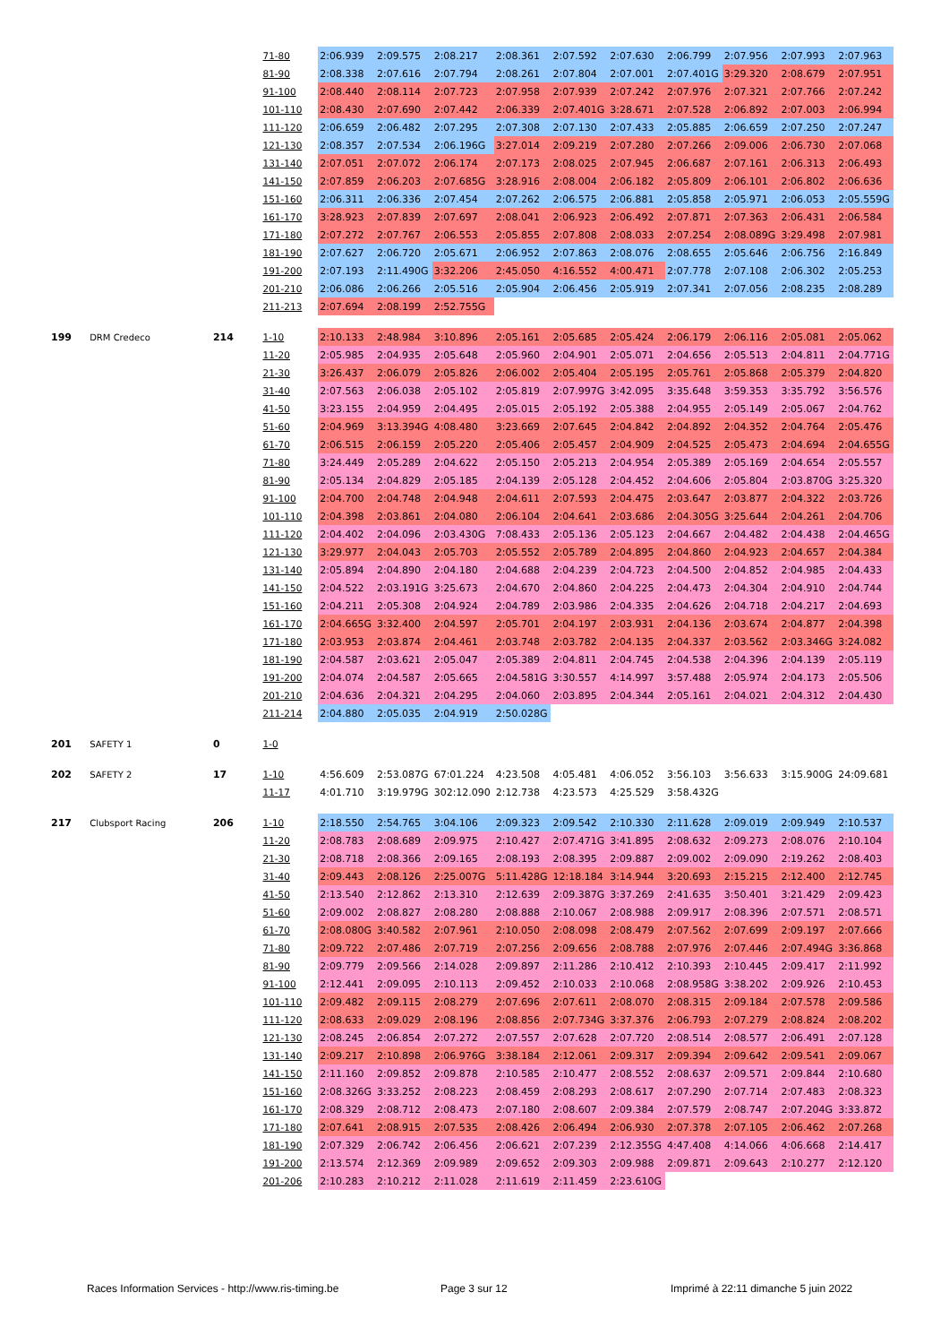| | | | 71-80 | 2:06.939 | 2:09.575 | 2:08.217 | 2:08.361 | 2:07.592 | 2:07.630 | 2:06.799 | 2:07.956 | 2:07.993 | 2:07.963 |
| | | | 81-90 | 2:08.338 | 2:07.616 | 2:07.794 | 2:08.261 | 2:07.804 | 2:07.001 | 2:07.401G | 3:29.320 | 2:08.679 | 2:07.951 |
| | | | 91-100 | 2:08.440 | 2:08.114 | 2:07.723 | 2:07.958 | 2:07.939 | 2:07.242 | 2:07.976 | 2:07.321 | 2:07.766 | 2:07.242 |
| | | | 101-110 | 2:08.430 | 2:07.690 | 2:07.442 | 2:06.339 | 2:07.401G | 3:28.671 | 2:07.528 | 2:06.892 | 2:07.003 | 2:06.994 |
| | | | 111-120 | 2:06.659 | 2:06.482 | 2:07.295 | 2:07.308 | 2:07.130 | 2:07.433 | 2:05.885 | 2:06.659 | 2:07.250 | 2:07.247 |
| | | | 121-130 | 2:08.357 | 2:07.534 | 2:06.196G | 3:27.014 | 2:09.219 | 2:07.280 | 2:07.266 | 2:09.006 | 2:06.730 | 2:07.068 |
| | | | 131-140 | 2:07.051 | 2:07.072 | 2:06.174 | 2:07.173 | 2:08.025 | 2:07.945 | 2:06.687 | 2:07.161 | 2:06.313 | 2:06.493 |
| | | | 141-150 | 2:07.859 | 2:06.203 | 2:07.685G | 3:28.916 | 2:08.004 | 2:06.182 | 2:05.809 | 2:06.101 | 2:06.802 | 2:06.636 |
| | | | 151-160 | 2:06.311 | 2:06.336 | 2:07.454 | 2:07.262 | 2:06.575 | 2:06.881 | 2:05.858 | 2:05.971 | 2:06.053 | 2:05.559G |
| | | | 161-170 | 3:28.923 | 2:07.839 | 2:07.697 | 2:08.041 | 2:06.923 | 2:06.492 | 2:07.871 | 2:07.363 | 2:06.431 | 2:06.584 |
| | | | 171-180 | 2:07.272 | 2:07.767 | 2:06.553 | 2:05.855 | 2:07.808 | 2:08.033 | 2:07.254 | 2:08.089G | 3:29.498 | 2:07.981 |
| | | | 181-190 | 2:07.627 | 2:06.720 | 2:05.671 | 2:06.952 | 2:07.863 | 2:08.076 | 2:08.655 | 2:05.646 | 2:06.756 | 2:16.849 |
| | | | 191-200 | 2:07.193 | 2:11.490G | 3:32.206 | 2:45.050 | 4:16.552 | 4:00.471 | 2:07.778 | 2:07.108 | 2:06.302 | 2:05.253 |
| | | | 201-210 | 2:06.086 | 2:06.266 | 2:05.516 | 2:05.904 | 2:06.456 | 2:05.919 | 2:07.341 | 2:07.056 | 2:08.235 | 2:08.289 |
| | | | 211-213 | 2:07.694 | 2:08.199 | 2:52.755G | | | | | | | |
| 199 | DRM Credeco | 214 | 1-10 | 2:10.133 | 2:48.984 | 3:10.896 | 2:05.161 | 2:05.685 | 2:05.424 | 2:06.179 | 2:06.116 | 2:05.081 | 2:05.062 |
| | | | 11-20 | 2:05.985 | 2:04.935 | 2:05.648 | 2:05.960 | 2:04.901 | 2:05.071 | 2:04.656 | 2:05.513 | 2:04.811 | 2:04.771G |
| | | | 21-30 | 3:26.437 | 2:06.079 | 2:05.826 | 2:06.002 | 2:05.404 | 2:05.195 | 2:05.761 | 2:05.868 | 2:05.379 | 2:04.820 |
| | | | 31-40 | 2:07.563 | 2:06.038 | 2:05.102 | 2:05.819 | 2:07.997G | 3:42.095 | 3:35.648 | 3:59.353 | 3:35.792 | 3:56.576 |
| | | | 41-50 | 3:23.155 | 2:04.959 | 2:04.495 | 2:05.015 | 2:05.192 | 2:05.388 | 2:04.955 | 2:05.149 | 2:05.067 | 2:04.762 |
| | | | 51-60 | 2:04.969 | 3:13.394G | 4:08.480 | 3:23.669 | 2:07.645 | 2:04.842 | 2:04.892 | 2:04.352 | 2:04.764 | 2:05.476 |
| | | | 61-70 | 2:06.515 | 2:06.159 | 2:05.220 | 2:05.406 | 2:05.457 | 2:04.909 | 2:04.525 | 2:05.473 | 2:04.694 | 2:04.655G |
| | | | 71-80 | 3:24.449 | 2:05.289 | 2:04.622 | 2:05.150 | 2:05.213 | 2:04.954 | 2:05.389 | 2:05.169 | 2:04.654 | 2:05.557 |
| | | | 81-90 | 2:05.134 | 2:04.829 | 2:05.185 | 2:04.139 | 2:05.128 | 2:04.452 | 2:04.606 | 2:05.804 | 2:03.870G | 3:25.320 |
| | | | 91-100 | 2:04.700 | 2:04.748 | 2:04.948 | 2:04.611 | 2:07.593 | 2:04.475 | 2:03.647 | 2:03.877 | 2:04.322 | 2:03.726 |
| | | | 101-110 | 2:04.398 | 2:03.861 | 2:04.080 | 2:06.104 | 2:04.641 | 2:03.686 | 2:04.305G | 3:25.644 | 2:04.261 | 2:04.706 |
| | | | 111-120 | 2:04.402 | 2:04.096 | 2:03.430G | 7:08.433 | 2:05.136 | 2:05.123 | 2:04.667 | 2:04.482 | 2:04.438 | 2:04.465G |
| | | | 121-130 | 3:29.977 | 2:04.043 | 2:05.703 | 2:05.552 | 2:05.789 | 2:04.895 | 2:04.860 | 2:04.923 | 2:04.657 | 2:04.384 |
| | | | 131-140 | 2:05.894 | 2:04.890 | 2:04.180 | 2:04.688 | 2:04.239 | 2:04.723 | 2:04.500 | 2:04.852 | 2:04.985 | 2:04.433 |
| | | | 141-150 | 2:04.522 | 2:03.191G | 3:25.673 | 2:04.670 | 2:04.860 | 2:04.225 | 2:04.473 | 2:04.304 | 2:04.910 | 2:04.744 |
| | | | 151-160 | 2:04.211 | 2:05.308 | 2:04.924 | 2:04.789 | 2:03.986 | 2:04.335 | 2:04.626 | 2:04.718 | 2:04.217 | 2:04.693 |
| | | | 161-170 | 2:04.665G | 3:32.400 | 2:04.597 | 2:05.701 | 2:04.197 | 2:03.931 | 2:04.136 | 2:03.674 | 2:04.877 | 2:04.398 |
| | | | 171-180 | 2:03.953 | 2:03.874 | 2:04.461 | 2:03.748 | 2:03.782 | 2:04.135 | 2:04.337 | 2:03.562 | 2:03.346G | 3:24.082 |
| | | | 181-190 | 2:04.587 | 2:03.621 | 2:05.047 | 2:05.389 | 2:04.811 | 2:04.745 | 2:04.538 | 2:04.396 | 2:04.139 | 2:05.119 |
| | | | 191-200 | 2:04.074 | 2:04.587 | 2:05.665 | 2:04.581G | 3:30.557 | 4:14.997 | 3:57.488 | 2:05.974 | 2:04.173 | 2:05.506 |
| | | | 201-210 | 2:04.636 | 2:04.321 | 2:04.295 | 2:04.060 | 2:03.895 | 2:04.344 | 2:05.161 | 2:04.021 | 2:04.312 | 2:04.430 |
| | | | 211-214 | 2:04.880 | 2:05.035 | 2:04.919 | 2:50.028G | | | | | | |
| 201 | SAFETY 1 | 0 | 1-0 | | | | | | | | | | |
| 202 | SAFETY 2 | 17 | 1-10 | 4:56.609 | 2:53.087G | 67:01.224 | 4:23.508 | 4:05.481 | 4:06.052 | 3:56.103 | 3:56.633 | 3:15.900G | 24:09.681 |
| | | | 11-17 | 4:01.710 | 3:19.979G | 302:12.090 | 2:12.738 | 4:23.573 | 4:25.529 | 3:58.432G | | | |
| 217 | Clubsport Racing | 206 | 1-10 | 2:18.550 | 2:54.765 | 3:04.106 | 2:09.323 | 2:09.542 | 2:10.330 | 2:11.628 | 2:09.019 | 2:09.949 | 2:10.537 |
| | | | 11-20 | 2:08.783 | 2:08.689 | 2:09.975 | 2:10.427 | 2:07.471G | 3:41.895 | 2:08.632 | 2:09.273 | 2:08.076 | 2:10.104 |
| | | | 21-30 | 2:08.718 | 2:08.366 | 2:09.165 | 2:08.193 | 2:08.395 | 2:09.887 | 2:09.002 | 2:09.090 | 2:19.262 | 2:08.403 |
| | | | 31-40 | 2:09.443 | 2:08.126 | 2:25.007G | 5:11.428G | 12:18.184 | 3:14.944 | 3:20.693 | 2:15.215 | 2:12.400 | 2:12.745 |
| | | | 41-50 | 2:13.540 | 2:12.862 | 2:13.310 | 2:12.639 | 2:09.387G | 3:37.269 | 2:41.635 | 3:50.401 | 3:21.429 | 2:09.423 |
| | | | 51-60 | 2:09.002 | 2:08.827 | 2:08.280 | 2:08.888 | 2:10.067 | 2:08.988 | 2:09.917 | 2:08.396 | 2:07.571 | 2:08.571 |
| | | | 61-70 | 2:08.080G | 3:40.582 | 2:07.961 | 2:10.050 | 2:08.098 | 2:08.479 | 2:07.562 | 2:07.699 | 2:09.197 | 2:07.666 |
| | | | 71-80 | 2:09.722 | 2:07.486 | 2:07.719 | 2:07.256 | 2:09.656 | 2:08.788 | 2:07.976 | 2:07.446 | 2:07.494G | 3:36.868 |
| | | | 81-90 | 2:09.779 | 2:09.566 | 2:14.028 | 2:09.897 | 2:11.286 | 2:10.412 | 2:10.393 | 2:10.445 | 2:09.417 | 2:11.992 |
| | | | 91-100 | 2:12.441 | 2:09.095 | 2:10.113 | 2:09.452 | 2:10.033 | 2:10.068 | 2:08.958G | 3:38.202 | 2:09.926 | 2:10.453 |
| | | | 101-110 | 2:09.482 | 2:09.115 | 2:08.279 | 2:07.696 | 2:07.611 | 2:08.070 | 2:08.315 | 2:09.184 | 2:07.578 | 2:09.586 |
| | | | 111-120 | 2:08.633 | 2:09.029 | 2:08.196 | 2:08.856 | 2:07.734G | 3:37.376 | 2:06.793 | 2:07.279 | 2:08.824 | 2:08.202 |
| | | | 121-130 | 2:08.245 | 2:06.854 | 2:07.272 | 2:07.557 | 2:07.628 | 2:07.720 | 2:08.514 | 2:08.577 | 2:06.491 | 2:07.128 |
| | | | 131-140 | 2:09.217 | 2:10.898 | 2:06.976G | 3:38.184 | 2:12.061 | 2:09.317 | 2:09.394 | 2:09.642 | 2:09.541 | 2:09.067 |
| | | | 141-150 | 2:11.160 | 2:09.852 | 2:09.878 | 2:10.585 | 2:10.477 | 2:08.552 | 2:08.637 | 2:09.571 | 2:09.844 | 2:10.680 |
| | | | 151-160 | 2:08.326G | 3:33.252 | 2:08.223 | 2:08.459 | 2:08.293 | 2:08.617 | 2:07.290 | 2:07.714 | 2:07.483 | 2:08.323 |
| | | | 161-170 | 2:08.329 | 2:08.712 | 2:08.473 | 2:07.180 | 2:08.607 | 2:09.384 | 2:07.579 | 2:08.747 | 2:07.204G | 3:33.872 |
| | | | 171-180 | 2:07.641 | 2:08.915 | 2:07.535 | 2:08.426 | 2:06.494 | 2:06.930 | 2:07.378 | 2:07.105 | 2:06.462 | 2:07.268 |
| | | | 181-190 | 2:07.329 | 2:06.742 | 2:06.456 | 2:06.621 | 2:07.239 | 2:12.355G | 4:47.408 | 4:14.066 | 4:06.668 | 2:14.417 |
| | | | 191-200 | 2:13.574 | 2:12.369 | 2:09.989 | 2:09.652 | 2:09.303 | 2:09.988 | 2:09.871 | 2:09.643 | 2:10.277 | 2:12.120 |
| | | | 201-206 | 2:10.283 | 2:10.212 | 2:11.028 | 2:11.619 | 2:11.459 | 2:23.610G | | | | |
Races Information Services - http://www.ris-timing.be
Page 3 sur 12
Imprimé à 22:11 dimanche 5 juin 2022